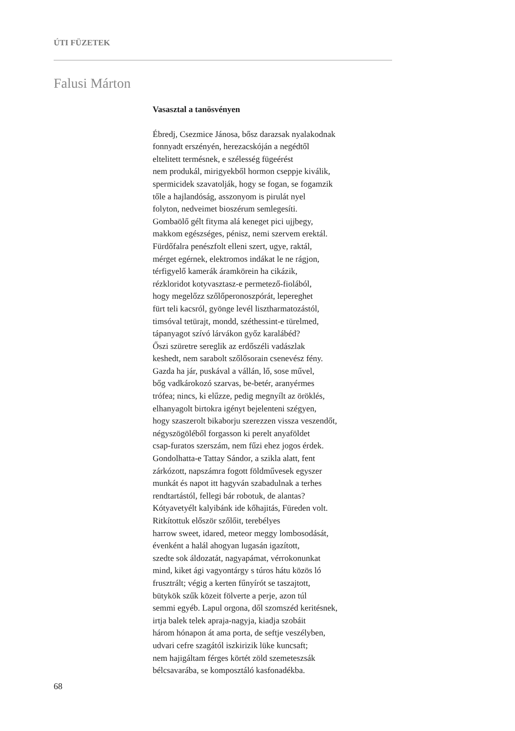ÚTI FÜZETEK
Falusi Márton
Vasasztal a tanösvényen
Ébredj, Csezmice Jánosa, bősz darazsak nyalakodnak
fonnyadt erszényén, herezacskóján a negédtől
eltelitett termésnek, e szélesség fügeérést
nem produkál, mirigyekből hormon cseppje kiválik,
spermicidek szavatolják, hogy se fogan, se fogamzik
tőle a hajlandóság, asszonyom is pirulát nyel
folyton, nedveimet bioszérum semlegesíti.
Gombaölő gélt fityma alá keneget pici ujjbegy,
makkom egészséges, pénisz, nemi szervem erektál.
Fürdőfalra penészfolt elleni szert, ugye, raktál,
mérget egérnek, elektromos indákat le ne rágjon,
térfigyelő kamerák áramkörein ha cikázik,
rézkloridot kotyvasztasz-e permetező-fiolából,
hogy megelőzz szőlőperonoszpórát, lepereghet
fürt teli kacsról, gyönge levél lisztharmatozástól,
timsóval tetürajt, mondd, széthessint-e türelmed,
tápanyagot szívó lárvákon győz karalábéd?
Őszi szüretre sereglik az erdőszéli vadászlak
keshedt, nem sarabolt szőlősorain csenevész fény.
Gazda ha jár, puskával a vállán, lő, sose művel,
bőg vadkárokozó szarvas, be-betér, aranyérmes
trófea; nincs, ki elűzze, pedig megnyílt az öröklés,
elhanyagolt birtokra igényt bejelenteni szégyen,
hogy szaszerolt bikaborju szerezzen vissza veszendőt,
négyszögöléből forgasson ki perelt anyaföldet
csap-furatos szerszám, nem fűzi ehez jogos érdek.
Gondolhatta-e Tattay Sándor, a szikla alatt, fent
zárkózott, napszámra fogott földművesek egyszer
munkát és napot itt hagyván szabadulnak a terhes
rendtartástól, fellegi bár robotuk, de alantas?
Kótyavetyélt kalyibánk ide kőhajitás, Füreden volt.
Ritkítottuk először szőlőit, terebélyes
harrow sweet, idared, meteor meggy lombosodását,
évenként a halál ahogyan lugasán igazított,
szedte sok áldozatát, nagyapámat, vérrokonunkat
mind, kiket ági vagyontárgy s túros hátu közös ló
frusztrált; végig a kerten fűnyírót se taszajtott,
bütykök szűk közeit fölverte a perje, azon túl
semmi egyéb. Lapul orgona, dől szomszéd keritésnek,
irtja balek telek apraja-nagyja, kiadja szobáit
három hónapon át ama porta, de seftje veszélyben,
udvari cefre szagától iszkirizik lüke kuncsaft;
nem hajigáltam férges körtét zöld szemeteszsák
bélcsavarába, se komposztáló kasfonadékba.
68